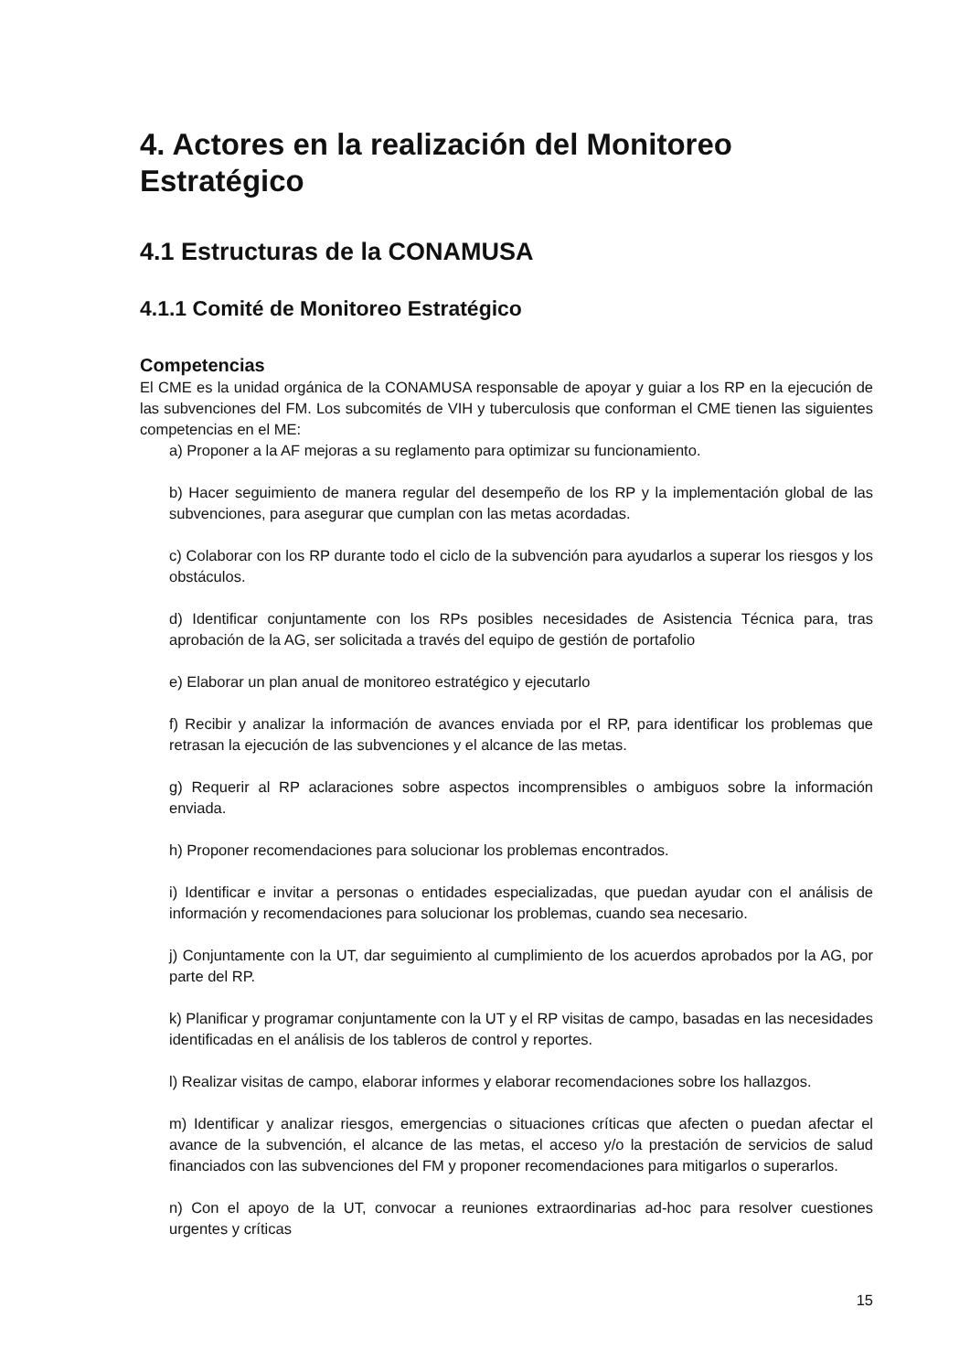4. Actores en la realización del Monitoreo Estratégico
4.1 Estructuras de la CONAMUSA
4.1.1 Comité de Monitoreo Estratégico
Competencias
El CME es la unidad orgánica de la CONAMUSA responsable de apoyar y guiar a los RP en la ejecución de las subvenciones del FM. Los subcomités de VIH y tuberculosis que conforman el CME tienen las siguientes competencias en el ME:
a) Proponer a la AF mejoras a su reglamento para optimizar su funcionamiento.
b) Hacer seguimiento de manera regular del desempeño de los RP y la implementación global de las subvenciones, para asegurar que cumplan con las metas acordadas.
c) Colaborar con los RP durante todo el ciclo de la subvención para ayudarlos a superar los riesgos y los obstáculos.
d) Identificar conjuntamente con los RPs posibles necesidades de Asistencia Técnica para, tras aprobación de la AG, ser solicitada a través del equipo de gestión de portafolio
e) Elaborar un plan anual de monitoreo estratégico y ejecutarlo
f) Recibir y analizar la información de avances enviada por el RP, para identificar los problemas que retrasan la ejecución de las subvenciones y el alcance de las metas.
g) Requerir al RP aclaraciones sobre aspectos incomprensibles o ambiguos sobre la información enviada.
h) Proponer recomendaciones para solucionar los problemas encontrados.
i) Identificar e invitar a personas o entidades especializadas, que puedan ayudar con el análisis de información y recomendaciones para solucionar los problemas, cuando sea necesario.
j) Conjuntamente con la UT, dar seguimiento al cumplimiento de los acuerdos aprobados por la AG, por parte del RP.
k) Planificar y programar conjuntamente con la UT y el RP visitas de campo, basadas en las necesidades identificadas en el análisis de los tableros de control y reportes.
l) Realizar visitas de campo, elaborar informes y elaborar recomendaciones sobre los hallazgos.
m) Identificar y analizar riesgos, emergencias o situaciones críticas que afecten o puedan afectar el avance de la subvención, el alcance de las metas, el acceso y/o la prestación de servicios de salud financiados con las subvenciones del FM y proponer recomendaciones para mitigarlos o superarlos.
n) Con el apoyo de la UT, convocar a reuniones extraordinarias ad-hoc para resolver cuestiones urgentes y críticas
15